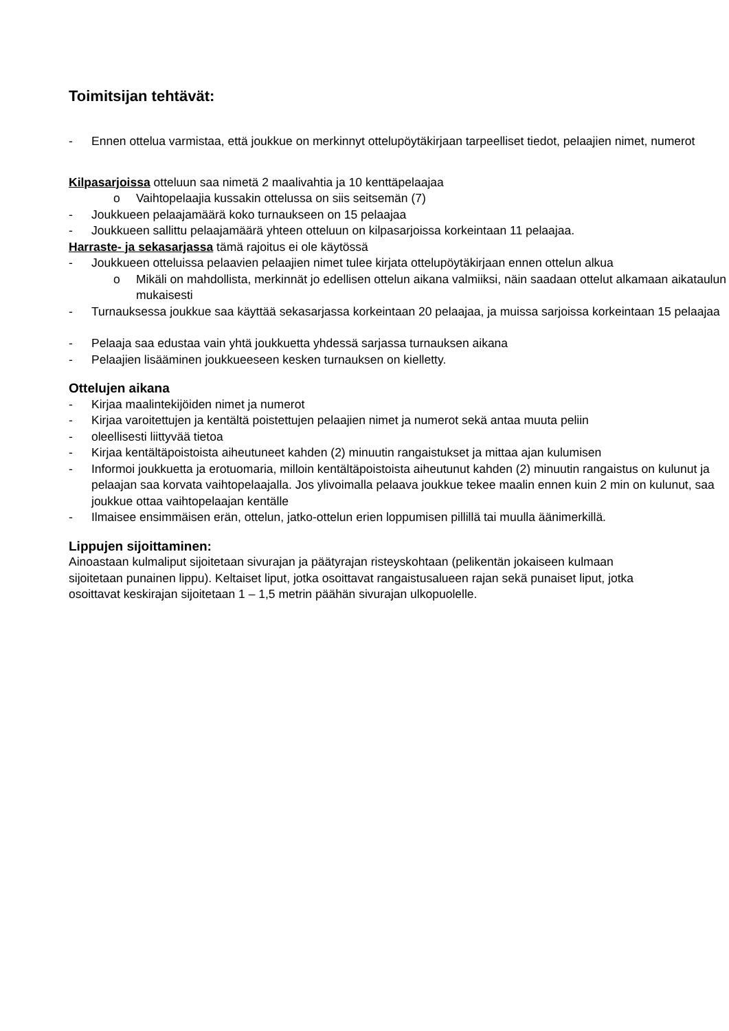Toimitsijan tehtävät:
- Ennen ottelua varmistaa, että joukkue on merkinnyt ottelupöytäkirjaan tarpeelliset tiedot, pelaajien nimet, numerot
Kilpasarjoissa otteluun saa nimetä 2 maalivahtia ja 10 kenttäpelaajaa
o Vaihtopelaajia kussakin ottelussa on siis seitsemän (7)
- Joukkueen pelaajamäärä koko turnaukseen on 15 pelaajaa
- Joukkueen sallittu pelaajamäärä yhteen otteluun on kilpasarjoissa korkeintaan 11 pelaajaa.
Harraste- ja sekasarjassa tämä rajoitus ei ole käytössä
- Joukkueen otteluissa pelaavien pelaajien nimet tulee kirjata ottelupöytäkirjaan ennen ottelun alkua
o Mikäli on mahdollista, merkinnät jo edellisen ottelun aikana valmiiksi, näin saadaan ottelut alkamaan aikataulun mukaisesti
- Turnauksessa joukkue saa käyttää sekasarjassa korkeintaan 20 pelaajaa, ja muissa sarjoissa korkeintaan 15 pelaajaa
- Pelaaja saa edustaa vain yhtä joukkuetta yhdessä sarjassa turnauksen aikana
- Pelaajien lisääminen joukkueeseen kesken turnauksen on kielletty.
Ottelujen aikana
- Kirjaa maalintekijöiden nimet ja numerot
- Kirjaa varoitettujen ja kentältä poistettujen pelaajien nimet ja numerot sekä antaa muuta peliin
- oleellisesti liittyvää tietoa
- Kirjaa kentältäpoistoista aiheutuneet kahden (2) minuutin rangaistukset ja mittaa ajan kulumisen
- Informoi joukkuetta ja erotuomaria, milloin kentältäpoistoista aiheutunut kahden (2) minuutin rangaistus on kulunut ja pelaajan saa korvata vaihtopelaajalla. Jos ylivoimalla pelaava joukkue tekee maalin ennen kuin 2 min on kulunut, saa joukkue ottaa vaihtopelaajan kentälle
- Ilmaisee ensimmäisen erän, ottelun, jatko-ottelun erien loppumisen pillillä tai muulla äänimerkillä.
Lippujen sijoittaminen:
Ainoastaan kulmaliput sijoitetaan sivurajan ja päätyrajan risteyskohtaan (pelikentän jokaiseen kulmaan sijoitetaan punainen lippu). Keltaiset liput, jotka osoittavat rangaistusalueen rajan sekä punaiset liput, jotka osoittavat keskirajan sijoitetaan 1 – 1,5 metrin päähän sivurajan ulkopuolelle.